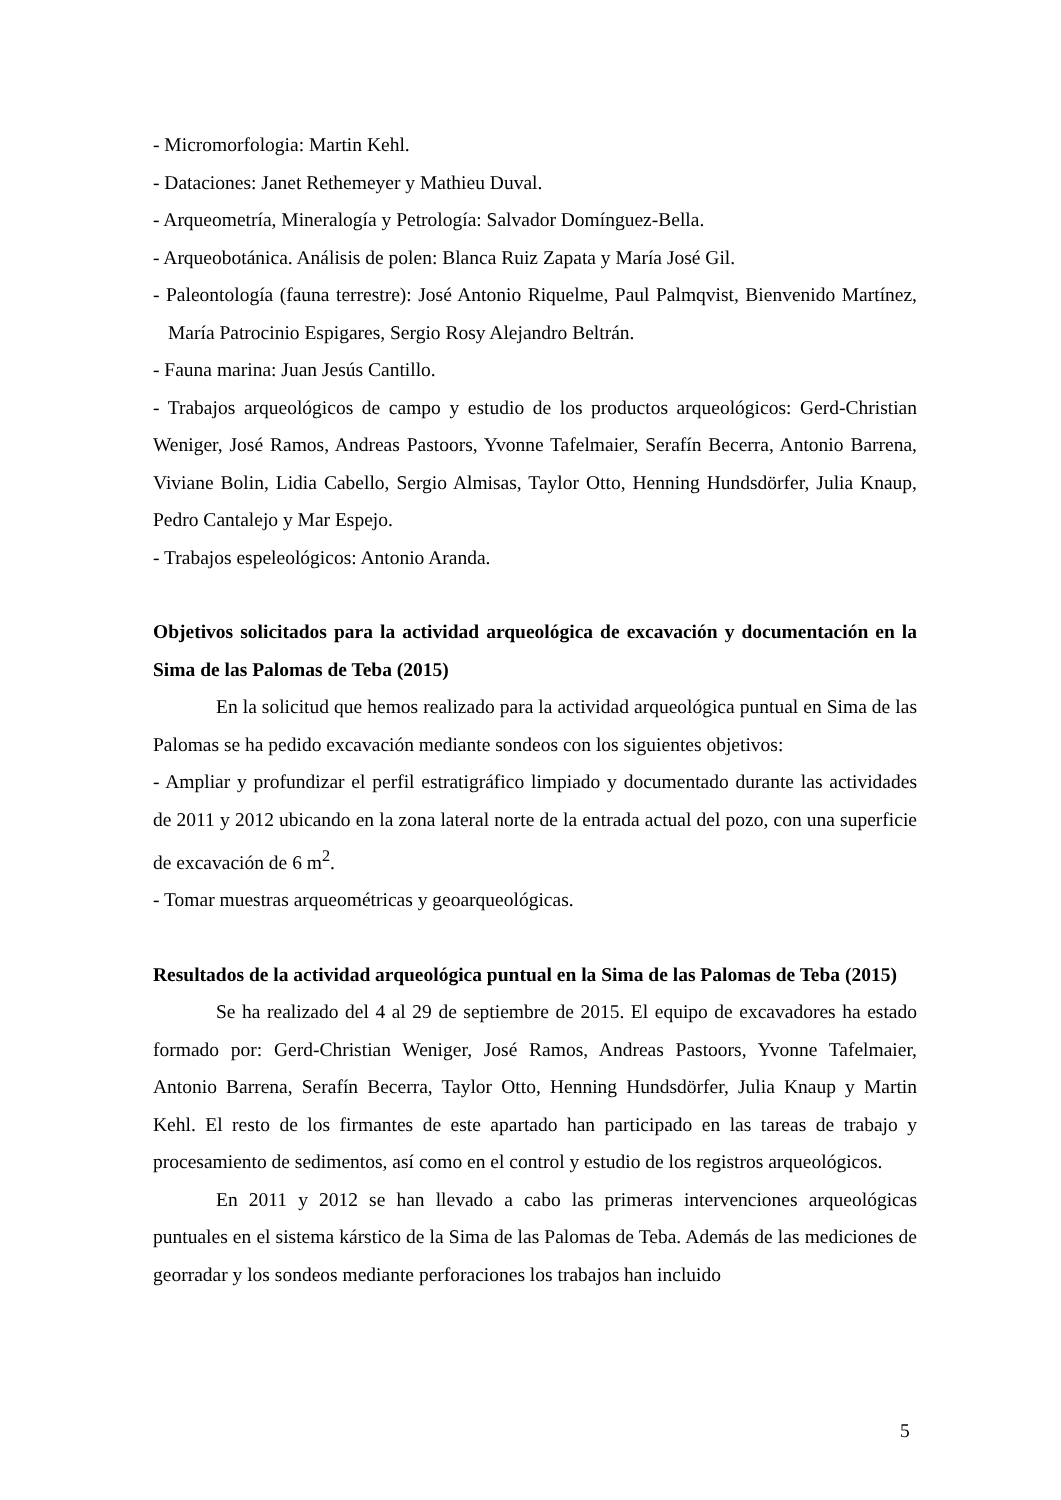- Micromorfologia: Martin Kehl.
- Dataciones: Janet Rethemeyer y Mathieu Duval.
- Arqueometría, Mineralogía y Petrología: Salvador Domínguez-Bella.
- Arqueobotánica. Análisis de polen: Blanca Ruiz Zapata y María José Gil.
- Paleontología (fauna terrestre): José Antonio Riquelme, Paul Palmqvist, Bienvenido Martínez, María Patrocinio Espigares, Sergio Rosy Alejandro Beltrán.
- Fauna marina: Juan Jesús Cantillo.
- Trabajos arqueológicos de campo y estudio de los productos arqueológicos: Gerd-Christian Weniger, José Ramos, Andreas Pastoors, Yvonne Tafelmaier, Serafín Becerra, Antonio Barrena, Viviane Bolin, Lidia Cabello, Sergio Almisas, Taylor Otto, Henning Hundsdörfer, Julia Knaup, Pedro Cantalejo y Mar Espejo.
- Trabajos espeleológicos: Antonio Aranda.
Objetivos solicitados para la actividad arqueológica de excavación y documentación en la Sima de las Palomas de Teba (2015)
En la solicitud que hemos realizado para la actividad arqueológica puntual en Sima de las Palomas se ha pedido excavación mediante sondeos con los siguientes objetivos:
- Ampliar y profundizar el perfil estratigráfico limpiado y documentado durante las actividades de 2011 y 2012 ubicando en la zona lateral norte de la entrada actual del pozo, con una superficie de excavación de 6 m<sup>2</sup>.
- Tomar muestras arqueométricas y geoarqueológicas.
Resultados de la actividad arqueológica puntual en la Sima de las Palomas de Teba (2015)
Se ha realizado del 4 al 29 de septiembre de 2015. El equipo de excavadores ha estado formado por: Gerd-Christian Weniger, José Ramos, Andreas Pastoors, Yvonne Tafelmaier, Antonio Barrena, Serafín Becerra, Taylor Otto, Henning Hundsdörfer, Julia Knaup y Martin Kehl. El resto de los firmantes de este apartado han participado en las tareas de trabajo y procesamiento de sedimentos, así como en el control y estudio de los registros arqueológicos.
En 2011 y 2012 se han llevado a cabo las primeras intervenciones arqueológicas puntuales en el sistema kárstico de la Sima de las Palomas de Teba. Además de las mediciones de georradar y los sondeos mediante perforaciones los trabajos han incluido
5